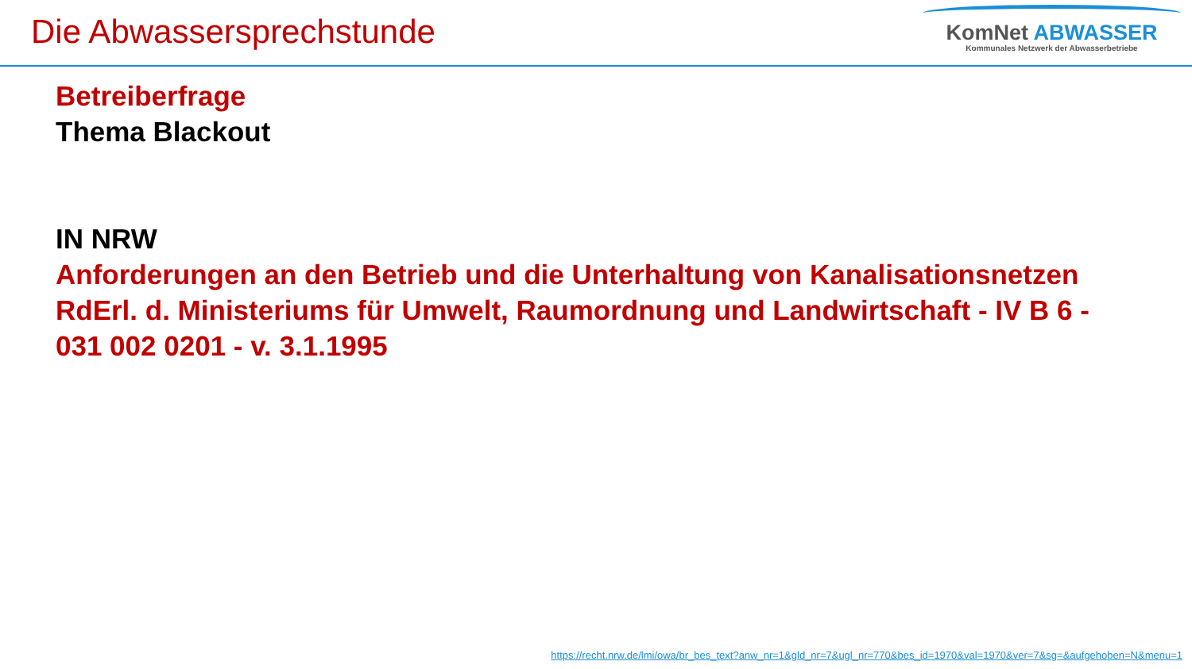Die Abwassersprechstunde
KomNet ABWASSER
Kommunales Netzwerk der Abwasserbetriebe
Betreiberfrage
Thema Blackout
IN NRW
Anforderungen an den Betrieb und die Unterhaltung von Kanalisationsnetzen RdErl. d. Ministeriums für Umwelt, Raumordnung und Landwirtschaft - IV B 6 - 031 002 0201 - v. 3.1.1995
https://recht.nrw.de/lmi/owa/br_bes_text?anw_nr=1&gld_nr=7&ugl_nr=770&bes_id=1970&val=1970&ver=7&sg=&aufgehoben=N&menu=1